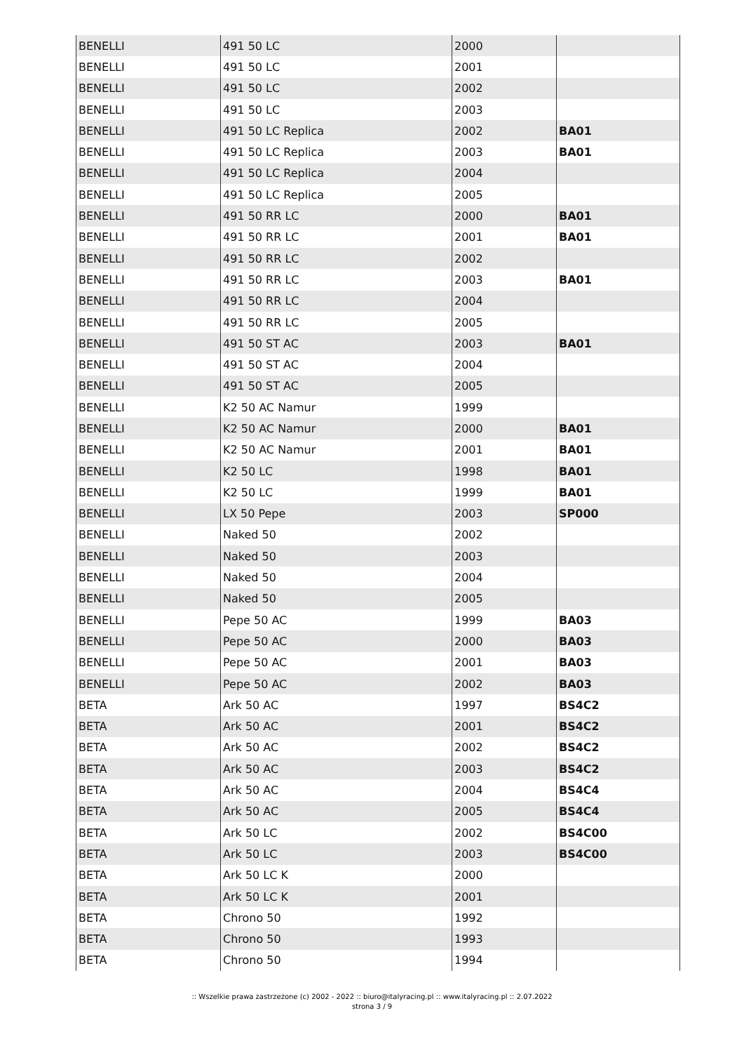| BENELLI | 491 50 LC | 2000 | |
| BENELLI | 491 50 LC | 2001 | |
| BENELLI | 491 50 LC | 2002 | |
| BENELLI | 491 50 LC | 2003 | |
| BENELLI | 491 50 LC Replica | 2002 | BA01 |
| BENELLI | 491 50 LC Replica | 2003 | BA01 |
| BENELLI | 491 50 LC Replica | 2004 | |
| BENELLI | 491 50 LC Replica | 2005 | |
| BENELLI | 491 50 RR LC | 2000 | BA01 |
| BENELLI | 491 50 RR LC | 2001 | BA01 |
| BENELLI | 491 50 RR LC | 2002 | |
| BENELLI | 491 50 RR LC | 2003 | BA01 |
| BENELLI | 491 50 RR LC | 2004 | |
| BENELLI | 491 50 RR LC | 2005 | |
| BENELLI | 491 50 ST AC | 2003 | BA01 |
| BENELLI | 491 50 ST AC | 2004 | |
| BENELLI | 491 50 ST AC | 2005 | |
| BENELLI | K2 50 AC Namur | 1999 | |
| BENELLI | K2 50 AC Namur | 2000 | BA01 |
| BENELLI | K2 50 AC Namur | 2001 | BA01 |
| BENELLI | K2 50 LC | 1998 | BA01 |
| BENELLI | K2 50 LC | 1999 | BA01 |
| BENELLI | LX 50 Pepe | 2003 | SP000 |
| BENELLI | Naked 50 | 2002 | |
| BENELLI | Naked 50 | 2003 | |
| BENELLI | Naked 50 | 2004 | |
| BENELLI | Naked 50 | 2005 | |
| BENELLI | Pepe 50 AC | 1999 | BA03 |
| BENELLI | Pepe 50 AC | 2000 | BA03 |
| BENELLI | Pepe 50 AC | 2001 | BA03 |
| BENELLI | Pepe 50 AC | 2002 | BA03 |
| BETA | Ark 50 AC | 1997 | BS4C2 |
| BETA | Ark 50 AC | 2001 | BS4C2 |
| BETA | Ark 50 AC | 2002 | BS4C2 |
| BETA | Ark 50 AC | 2003 | BS4C2 |
| BETA | Ark 50 AC | 2004 | BS4C4 |
| BETA | Ark 50 AC | 2005 | BS4C4 |
| BETA | Ark 50 LC | 2002 | BS4C00 |
| BETA | Ark 50 LC | 2003 | BS4C00 |
| BETA | Ark 50 LC K | 2000 | |
| BETA | Ark 50 LC K | 2001 | |
| BETA | Chrono 50 | 1992 | |
| BETA | Chrono 50 | 1993 | |
| BETA | Chrono 50 | 1994 | |
:: Wszelkie prawa zastrzeżone (c) 2002 - 2022 :: biuro@italyracing.pl :: www.italyracing.pl :: 2.07.2022
strona 3 / 9